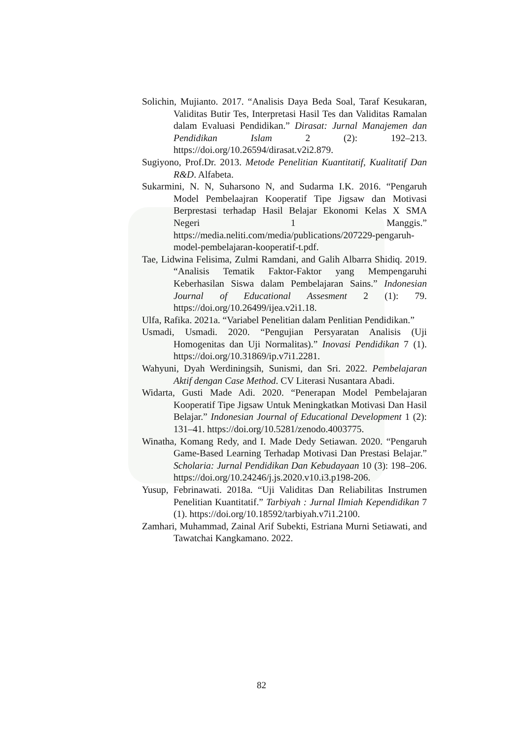Solichin, Mujianto. 2017. “Analisis Daya Beda Soal, Taraf Kesukaran, Validitas Butir Tes, Interpretasi Hasil Tes dan Validitas Ramalan dalam Evaluasi Pendidikan.” Dirasat: Jurnal Manajemen dan Pendidikan Islam 2 (2): 192–213. https://doi.org/10.26594/dirasat.v2i2.879.
Sugiyono, Prof.Dr. 2013. Metode Penelitian Kuantitatif, Kualitatif Dan R&D. Alfabeta.
Sukarmini, N. N, Suharsono N, and Sudarma I.K. 2016. “Pengaruh Model Pembelaajran Kooperatif Tipe Jigsaw dan Motivasi Berprestasi terhadap Hasil Belajar Ekonomi Kelas X SMA Negeri 1 Manggis.” https://media.neliti.com/media/publications/207229-pengaruh-model-pembelajaran-kooperatif-t.pdf.
Tae, Lidwina Felisima, Zulmi Ramdani, and Galih Albarra Shidiq. 2019. “Analisis Tematik Faktor-Faktor yang Mempengaruhi Keberhasilan Siswa dalam Pembelajaran Sains.” Indonesian Journal of Educational Assesment 2 (1): 79. https://doi.org/10.26499/ijea.v2i1.18.
Ulfa, Rafika. 2021a. “Variabel Penelitian dalam Penlitian Pendidikan.”
Usmadi, Usmadi. 2020. “Pengujian Persyaratan Analisis (Uji Homogenitas dan Uji Normalitas).” Inovasi Pendidikan 7 (1). https://doi.org/10.31869/ip.v7i1.2281.
Wahyuni, Dyah Werdiningsih, Sunismi, dan Sri. 2022. Pembelajaran Aktif dengan Case Method. CV Literasi Nusantara Abadi.
Widarta, Gusti Made Adi. 2020. “Penerapan Model Pembelajaran Kooperatif Tipe Jigsaw Untuk Meningkatkan Motivasi Dan Hasil Belajar.” Indonesian Journal of Educational Development 1 (2): 131–41. https://doi.org/10.5281/zenodo.4003775.
Winatha, Komang Redy, and I. Made Dedy Setiawan. 2020. “Pengaruh Game-Based Learning Terhadap Motivasi Dan Prestasi Belajar.” Scholaria: Jurnal Pendidikan Dan Kebudayaan 10 (3): 198–206. https://doi.org/10.24246/j.js.2020.v10.i3.p198-206.
Yusup, Febrinawati. 2018a. “Uji Validitas Dan Reliabilitas Instrumen Penelitian Kuantitatif.” Tarbiyah : Jurnal Ilmiah Kependidikan 7 (1). https://doi.org/10.18592/tarbiyah.v7i1.2100.
Zamhari, Muhammad, Zainal Arif Subekti, Estriana Murni Setiawati, and Tawatchai Kangkamano. 2022.
82